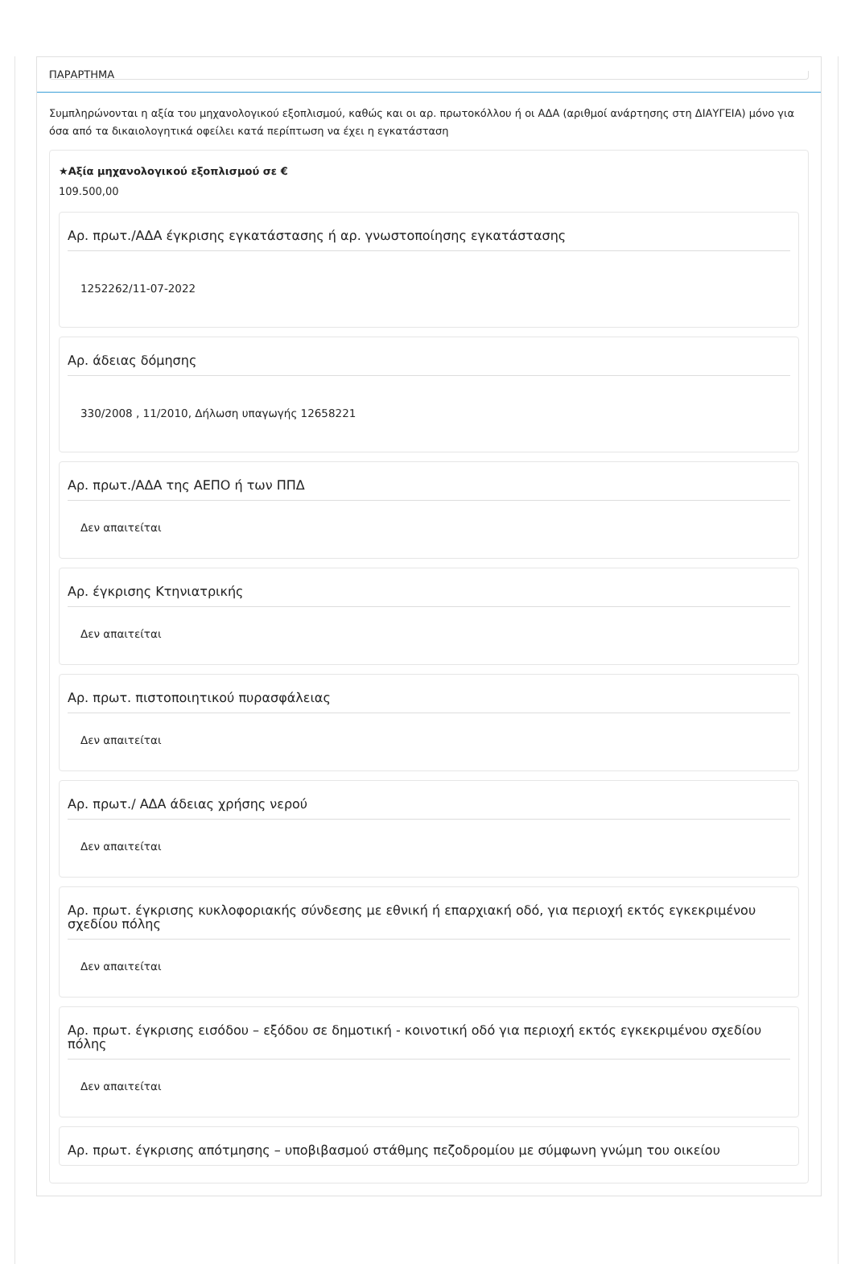ΠΑΡΑΡΤΗΜΑ
Συμπληρώνονται η αξία του μηχανολογικού εξοπλισμού, καθώς και οι αρ. πρωτοκόλλου ή οι ΑΔΑ (αριθμοί ανάρτησης στη ΔΙΑΥΓΕΙΑ) μόνο για όσα από τα δικαιολογητικά οφείλει κατά περίπτωση να έχει η εγκατάσταση
★Αξία μηχανολογικού εξοπλισμού σε €
109.500,00
Αρ. πρωτ./ΑΔΑ έγκρισης εγκατάστασης ή αρ. γνωστοποίησης εγκατάστασης
1252262/11-07-2022
Αρ. άδειας δόμησης
330/2008 , 11/2010, Δήλωση υπαγωγής 12658221
Αρ. πρωτ./ΑΔΑ της ΑΕΠΟ ή των ΠΠΔ
Δεν απαιτείται
Αρ. έγκρισης Κτηνιατρικής
Δεν απαιτείται
Αρ. πρωτ. πιστοποιητικού πυρασφάλειας
Δεν απαιτείται
Αρ. πρωτ./ ΑΔΑ άδειας χρήσης νερού
Δεν απαιτείται
Αρ. πρωτ. έγκρισης κυκλοφοριακής σύνδεσης με εθνική ή επαρχιακή οδό, για περιοχή εκτός εγκεκριμένου σχεδίου πόλης
Δεν απαιτείται
Αρ. πρωτ. έγκρισης εισόδου – εξόδου σε δημοτική - κοινοτική οδό για περιοχή εκτός εγκεκριμένου σχεδίου πόλης
Δεν απαιτείται
Αρ. πρωτ. έγκρισης απότμησης – υποβιβασμού στάθμης πεζοδρομίου με σύμφωνη γνώμη του οικείου